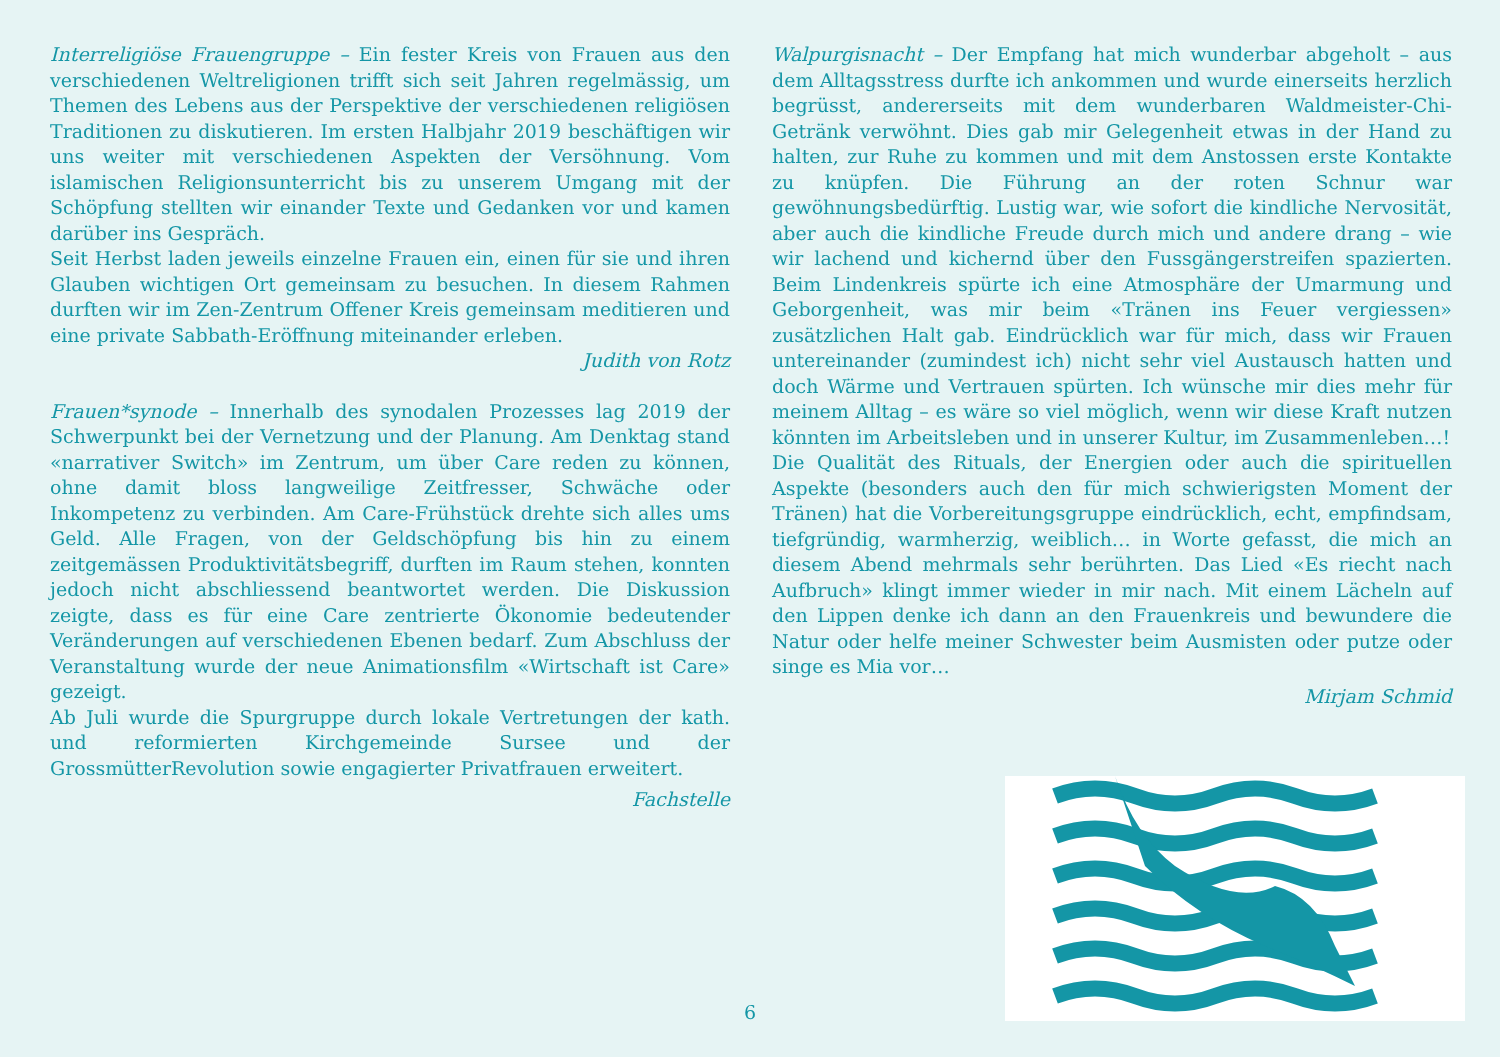Interreligiöse Frauengruppe – Ein fester Kreis von Frauen aus den verschiedenen Weltreligionen trifft sich seit Jahren regelmässig, um Themen des Lebens aus der Perspektive der verschiedenen religiösen Traditionen zu diskutieren. Im ersten Halbjahr 2019 beschäftigen wir uns weiter mit verschiedenen Aspekten der Versöhnung. Vom islamischen Religionsunterricht bis zu unserem Umgang mit der Schöpfung stellten wir einander Texte und Gedanken vor und kamen darüber ins Gespräch.
Seit Herbst laden jeweils einzelne Frauen ein, einen für sie und ihren Glauben wichtigen Ort gemeinsam zu besuchen. In diesem Rahmen durften wir im Zen-Zentrum Offener Kreis gemeinsam meditieren und eine private Sabbath-Eröffnung miteinander erleben.
Judith von Rotz
Frauen*synode – Innerhalb des synodalen Prozesses lag 2019 der Schwerpunkt bei der Vernetzung und der Planung. Am Denktag stand «narrativer Switch» im Zentrum, um über Care reden zu können, ohne damit bloss langweilige Zeitfresser, Schwäche oder Inkompetenz zu verbinden. Am Care-Frühstück drehte sich alles ums Geld. Alle Fragen, von der Geldschöpfung bis hin zu einem zeitgemässen Produktivitätsbegriff, durften im Raum stehen, konnten jedoch nicht abschliessend beantwortet werden. Die Diskussion zeigte, dass es für eine Care zentrierte Ökonomie bedeutender Veränderungen auf verschiedenen Ebenen bedarf. Zum Abschluss der Veranstaltung wurde der neue Animationsfilm «Wirtschaft ist Care» gezeigt.
Ab Juli wurde die Spurgruppe durch lokale Vertretungen der kath. und reformierten Kirchgemeinde Sursee und der GrossmütterRevolution sowie engagierter Privatfrauen erweitert.
Fachstelle
Walpurgisnacht – Der Empfang hat mich wunderbar abgeholt – aus dem Alltagsstress durfte ich ankommen und wurde einerseits herzlich begrüsst, andererseits mit dem wunderbaren Waldmeister-Chi-Getränk verwöhnt. Dies gab mir Gelegenheit etwas in der Hand zu halten, zur Ruhe zu kommen und mit dem Anstossen erste Kontakte zu knüpfen. Die Führung an der roten Schnur war gewöhnungsbedürftig. Lustig war, wie sofort die kindliche Nervosität, aber auch die kindliche Freude durch mich und andere drang – wie wir lachend und kichernd über den Fussgängerstreifen spazierten. Beim Lindenkreis spürte ich eine Atmosphäre der Umarmung und Geborgenheit, was mir beim «Tränen ins Feuer vergiessen» zusätzlichen Halt gab. Eindrücklich war für mich, dass wir Frauen untereinander (zumindest ich) nicht sehr viel Austausch hatten und doch Wärme und Vertrauen spürten. Ich wünsche mir dies mehr für meinem Alltag – es wäre so viel möglich, wenn wir diese Kraft nutzen könnten im Arbeitsleben und in unserer Kultur, im Zusammenleben…!
Die Qualität des Rituals, der Energien oder auch die spirituellen Aspekte (besonders auch den für mich schwierigsten Moment der Tränen) hat die Vorbereitungsgruppe eindrücklich, echt, empfindsam, tiefgründig, warmherzig, weiblich… in Worte gefasst, die mich an diesem Abend mehrmals sehr berührten. Das Lied «Es riecht nach Aufbruch» klingt immer wieder in mir nach. Mit einem Lächeln auf den Lippen denke ich dann an den Frauenkreis und bewundere die Natur oder helfe meiner Schwester beim Ausmisten oder putze oder singe es Mia vor…
Mirjam Schmid
6